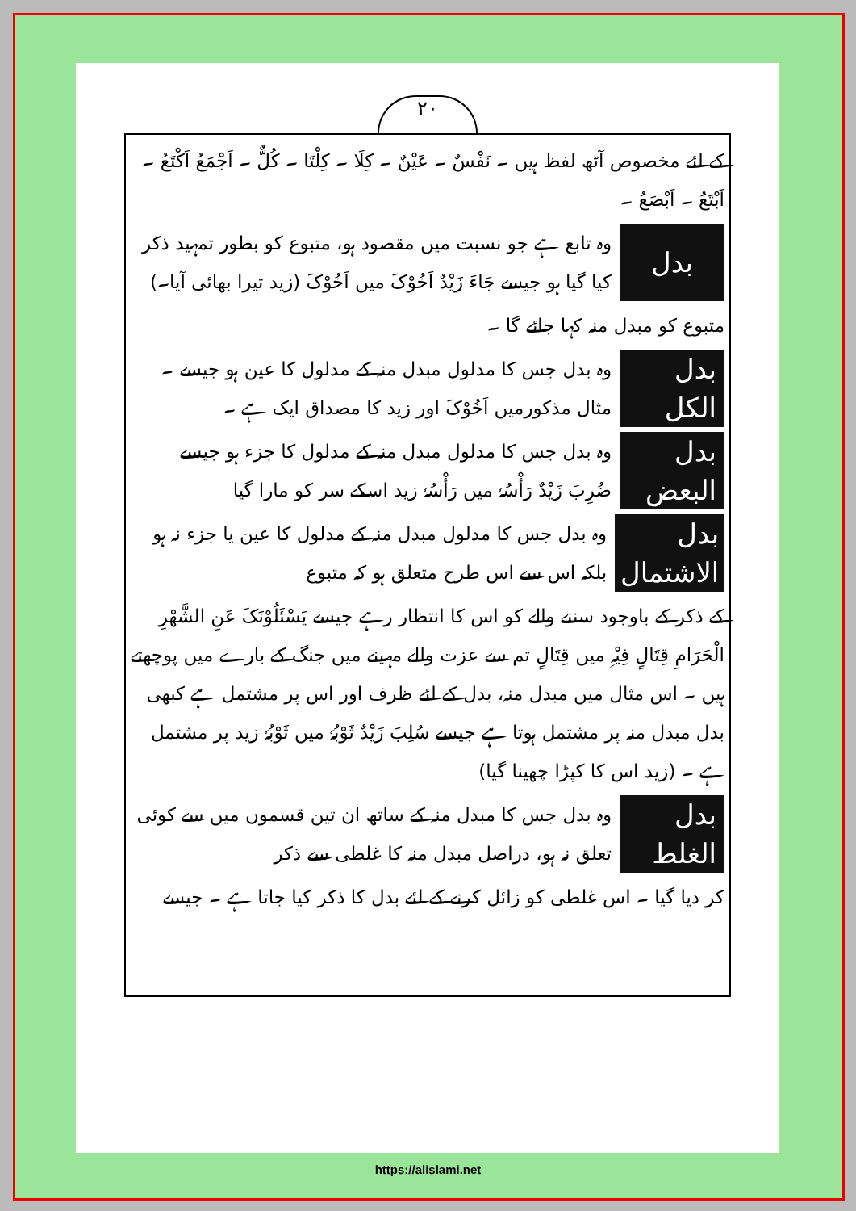۲۰
کے لئے مخصوص آٹھ لفظ ہیں ۔ نَفْسٌ ۔ عَیْنٌ ۔ کِلَا ۔ کِلْتَا ۔ کُلٌّ ۔ اَجْمَعُ اَکْتَعُ ۔ اَبْتَعُ ۔ اَبْصَعُ ۔
بدل
وہ تابع ہے جو نسبت میں مقصود ہو، متبوع کو بطور تمہید ذکر کیا گیا ہو جیسے جَاءَ زَیْدٌ اَخُوْکَ میں اَخُوْکَ (زید تیرا بھائی آیا۔)
متبوع کو مبدل منہ کہا جائے گا ۔
بدل الکل
وہ بدل جس کا مدلول مبدل منہ کے مدلول کا عین ہو جیسے ۔ مثال مذکورمیں اَخُوْکَ اور زید کا مصداق ایک ہے ۔
بدل البعض
وہ بدل جس کا مدلول مبدل منہ کے مدلول کا جزء ہو جیسے ضُرِبَ زَیْدٌ رَأْسُہٗ میں رَأْسُہٗ زید اسکے سر کو مارا گیا
بدل الاشتمال
وہ بدل جس کا مدلول مبدل منہ کے مدلول کا عین یا جزء نہ ہو بلکہ اس سے اس طرح متعلق ہو کہ متبوع
کے ذکر کے باوجود سننے والے کو اس کا انتظار رہے جیسے یَسْئَلُوْنَکَ عَنِ الشَّھْرِ الْحَرَامِ قِتَالٍ فِیْہِ میں قِتَالٍ تم سے عزت والے مہینے میں جنگ کے بارے میں پوچھتے ہیں ۔ اس مثال میں مبدل منہ، بدل کے لئے ظرف اور اس پر مشتمل ہے کبھی بدل مبدل منہ پر مشتمل ہوتا ہے جیسے سُلِبَ زَیْدٌ ثَوْبُہٗ میں ثَوْبُہٗ زید پر مشتمل ہے ۔ (زید اس کا کپڑا چھینا گیا)
بدل الغلط
وہ بدل جس کا مبدل منہ کے ساتھ ان تین قسموں میں سے کوئی تعلق نہ ہو، دراصل مبدل منہ کا غلطی سے ذکر
کر دیا گیا ۔ اس غلطی کو زائل کرنے کے لئے بدل کا ذکر کیا جاتا ہے ۔ جیسے
https://alislami.net